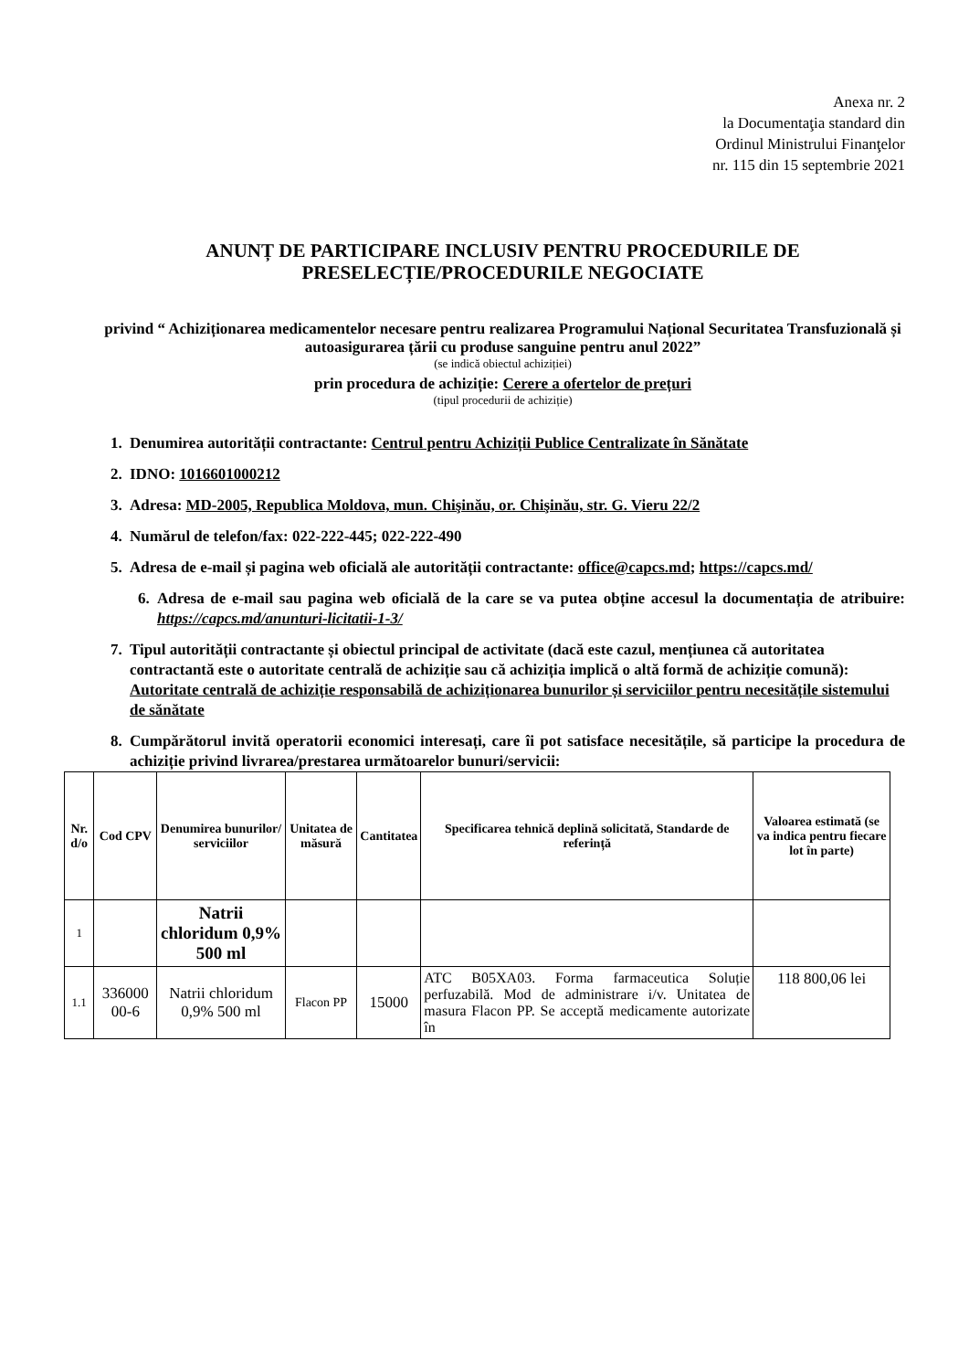Anexa nr. 2
la Documentaţia standard din
Ordinul Ministrului Finanţelor
nr. 115 din 15 septembrie 2021
ANUNȚ DE PARTICIPARE INCLUSIV PENTRU PROCEDURILE DE PRESELECȚIE/PROCEDURILE NEGOCIATE
privind “ Achiziționarea medicamentelor necesare pentru realizarea Programului Național Securitatea Transfuzională și autoasigurarea țării cu produse sanguine pentru anul 2022”
(se indică obiectul achiziției)
prin procedura de achiziție: Cerere a ofertelor de prețuri
(tipul procedurii de achiziție)
1. Denumirea autorității contractante: Centrul pentru Achiziții Publice Centralizate în Sănătate
2. IDNO: 1016601000212
3. Adresa: MD-2005, Republica Moldova, mun. Chişinău, or. Chişinău, str. G. Vieru 22/2
4. Numărul de telefon/fax: 022-222-445; 022-222-490
5. Adresa de e-mail și pagina web oficială ale autorității contractante: office@capcs.md; https://capcs.md/
6. Adresa de e-mail sau pagina web oficială de la care se va putea obține accesul la documentația de atribuire: https://capcs.md/anunturi-licitatii-1-3/
7. Tipul autorității contractante și obiectul principal de activitate (dacă este cazul, mențiunea că autoritatea contractantă este o autoritate centrală de achiziție sau că achiziția implică o altă formă de achiziție comună): Autoritate centrală de achiziție responsabilă de achiziționarea bunurilor și serviciilor pentru necesitățile sistemului de sănătate
8. Cumpărătorul invită operatorii economici interesați, care îi pot satisface necesitățile, să participe la procedura de achiziție privind livrarea/prestarea următoarelor bunuri/servicii:
| Nr. d/o | Cod CPV | Denumirea bunurilor/ serviciilor | Unitatea de măsură | Cantitatea | Specificarea tehnică deplină solicitată, Standarde de referință | Valoarea estimată (se va indica pentru fiecare lot în parte) |
| --- | --- | --- | --- | --- | --- | --- |
| 1 | | Natrii chloridum 0,9% 500 ml | | | | |
| 1.1 | 336000 00-6 | Natrii chloridum 0,9% 500 ml | Flacon PP | 15000 | ATC B05XA03. Forma farmaceutica Soluție perfuzabilă. Mod de administrare i/v. Unitatea de masura Flacon PP. Se acceptă medicamente autorizate în | 118 800,06 lei |